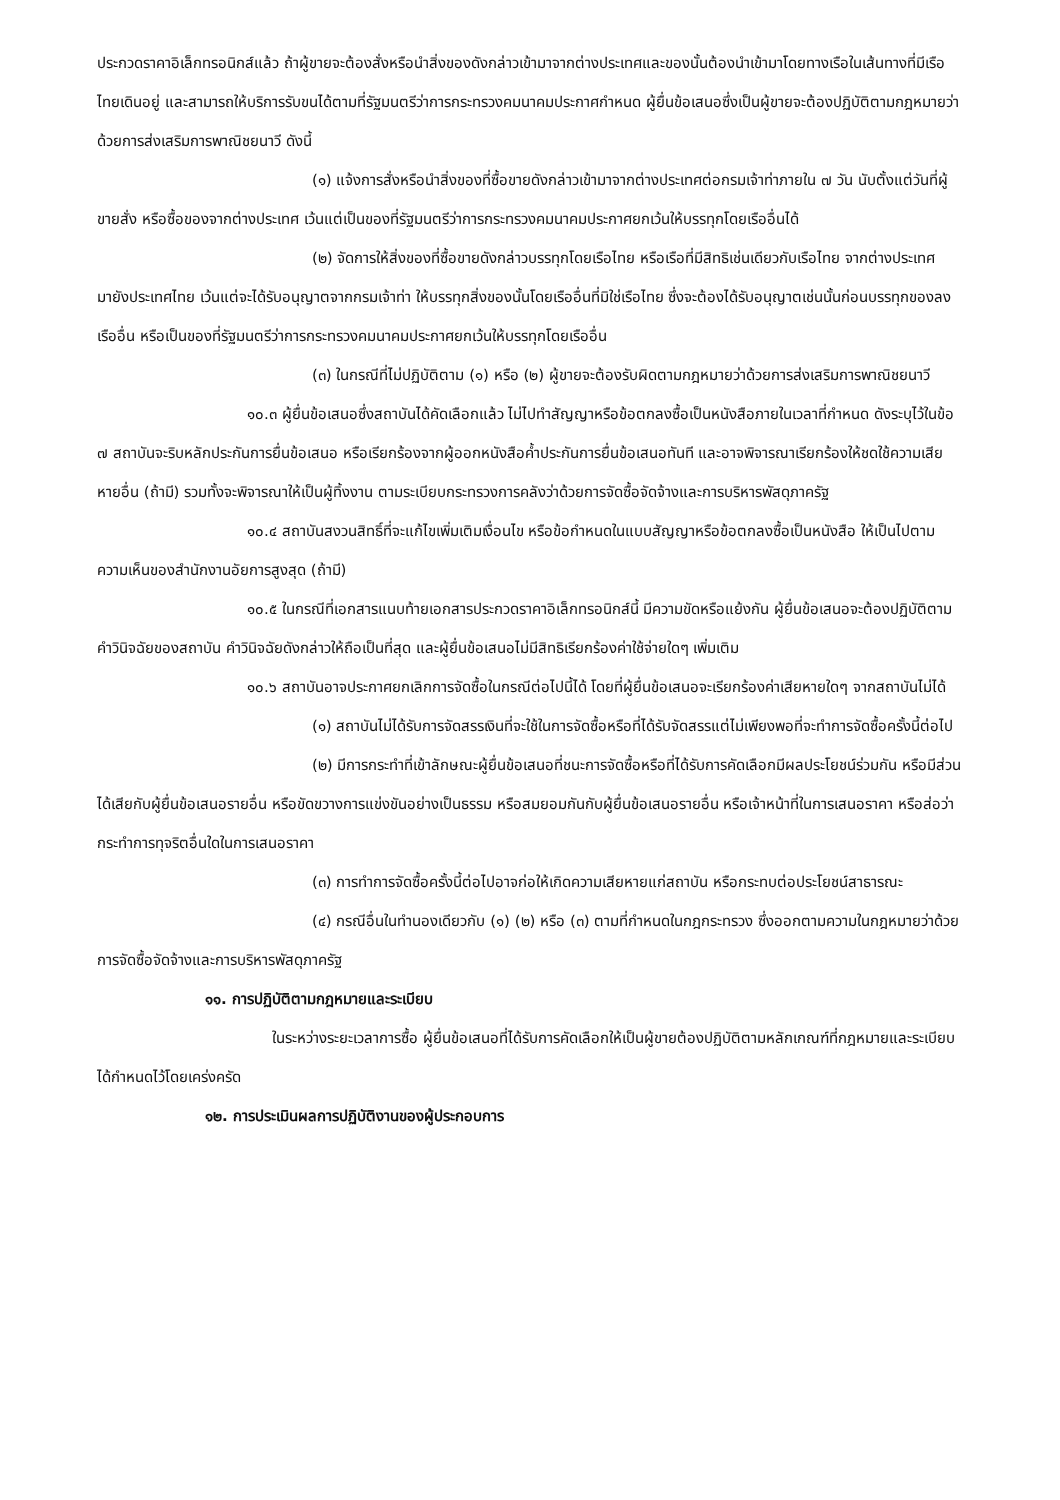ประกวดราคาอิเล็กทรอนิกส์แล้ว ถ้าผู้ขายจะต้องสั่งหรือนำสิ่งของดังกล่าวเข้ามาจากต่างประเทศและของนั้นต้องนำเข้ามาโดยทางเรือในเส้นทางที่มีเรือไทยเดินอยู่ และสามารถให้บริการรับขนได้ตามที่รัฐมนตรีว่าการกระทรวงคมนาคมประกาศกำหนด ผู้ยื่นข้อเสนอซึ่งเป็นผู้ขายจะต้องปฏิบัติตามกฎหมายว่าด้วยการส่งเสริมการพาณิชยนาวี ดังนี้
(๑) แจ้งการสั่งหรือนำสิ่งของที่ซื้อขายดังกล่าวเข้ามาจากต่างประเทศต่อกรมเจ้าท่าภายใน ๗ วัน นับตั้งแต่วันที่ผู้ขายสั่ง หรือซื้อของจากต่างประเทศ เว้นแต่เป็นของที่รัฐมนตรีว่าการกระทรวงคมนาคมประกาศยกเว้นให้บรรทุกโดยเรืออื่นได้
(๒) จัดการให้สิ่งของที่ซื้อขายดังกล่าวบรรทุกโดยเรือไทย หรือเรือที่มีสิทธิเช่นเดียวกับเรือไทย จากต่างประเทศมายังประเทศไทย เว้นแต่จะได้รับอนุญาตจากกรมเจ้าท่า ให้บรรทุกสิ่งของนั้นโดยเรืออื่นที่มิใช่เรือไทย ซึ่งจะต้องได้รับอนุญาตเช่นนั้นก่อนบรรทุกของลงเรืออื่น หรือเป็นของที่รัฐมนตรีว่าการกระทรวงคมนาคมประกาศยกเว้นให้บรรทุกโดยเรืออื่น
(๓) ในกรณีที่ไม่ปฏิบัติตาม (๑) หรือ (๒) ผู้ขายจะต้องรับผิดตามกฎหมายว่าด้วยการส่งเสริมการพาณิชยนาวี
๑๐.๓ ผู้ยื่นข้อเสนอซึ่งสถาบันได้คัดเลือกแล้ว ไม่ไปทำสัญญาหรือข้อตกลงซื้อเป็นหนังสือภายในเวลาที่กำหนด ดังระบุไว้ในข้อ ๗ สถาบันจะริบหลักประกันการยื่นข้อเสนอ หรือเรียกร้องจากผู้ออกหนังสือค้ำประกันการยื่นข้อเสนอทันที และอาจพิจารณาเรียกร้องให้ชดใช้ความเสียหายอื่น (ถ้ามี) รวมทั้งจะพิจารณาให้เป็นผู้ทิ้งงาน ตามระเบียบกระทรวงการคลังว่าด้วยการจัดซื้อจัดจ้างและการบริหารพัสดุภาครัฐ
๑๐.๔ สถาบันสงวนสิทธิ์ที่จะแก้ไขเพิ่มเติมเงื่อนไข หรือข้อกำหนดในแบบสัญญาหรือข้อตกลงซื้อเป็นหนังสือ ให้เป็นไปตามความเห็นของสำนักงานอัยการสูงสุด (ถ้ามี)
๑๐.๕ ในกรณีที่เอกสารแนบท้ายเอกสารประกวดราคาอิเล็กทรอนิกส์นี้ มีความขัดหรือแย้งกัน ผู้ยื่นข้อเสนอจะต้องปฏิบัติตามคำวินิจฉัยของสถาบัน คำวินิจฉัยดังกล่าวให้ถือเป็นที่สุด และผู้ยื่นข้อเสนอไม่มีสิทธิเรียกร้องค่าใช้จ่ายใดๆ เพิ่มเติม
๑๐.๖ สถาบันอาจประกาศยกเลิกการจัดซื้อในกรณีต่อไปนี้ได้ โดยที่ผู้ยื่นข้อเสนอจะเรียกร้องค่าเสียหายใดๆ จากสถาบันไม่ได้
(๑) สถาบันไม่ได้รับการจัดสรรเงินที่จะใช้ในการจัดซื้อหรือที่ได้รับจัดสรรแต่ไม่เพียงพอที่จะทำการจัดซื้อครั้งนี้ต่อไป
(๒) มีการกระทำที่เข้าลักษณะผู้ยื่นข้อเสนอที่ชนะการจัดซื้อหรือที่ได้รับการคัดเลือกมีผลประโยชน์ร่วมกัน หรือมีส่วนได้เสียกับผู้ยื่นข้อเสนอรายอื่น หรือขัดขวางการแข่งขันอย่างเป็นธรรม หรือสมยอมกันกับผู้ยื่นข้อเสนอรายอื่น หรือเจ้าหน้าที่ในการเสนอราคา หรือส่อว่ากระทำการทุจริตอื่นใดในการเสนอราคา
(๓) การทำการจัดซื้อครั้งนี้ต่อไปอาจก่อให้เกิดความเสียหายแก่สถาบัน หรือกระทบต่อประโยชน์สาธารณะ
(๔) กรณีอื่นในทำนองเดียวกับ (๑) (๒) หรือ (๓) ตามที่กำหนดในกฎกระทรวง ซึ่งออกตามความในกฎหมายว่าด้วยการจัดซื้อจัดจ้างและการบริหารพัสดุภาครัฐ
๑๑. การปฏิบัติตามกฎหมายและระเบียบ
ในระหว่างระยะเวลาการซื้อ ผู้ยื่นข้อเสนอที่ได้รับการคัดเลือกให้เป็นผู้ขายต้องปฏิบัติตามหลักเกณฑ์ที่กฎหมายและระเบียบได้กำหนดไว้โดยเคร่งครัด
๑๒. การประเมินผลการปฏิบัติงานของผู้ประกอบการ